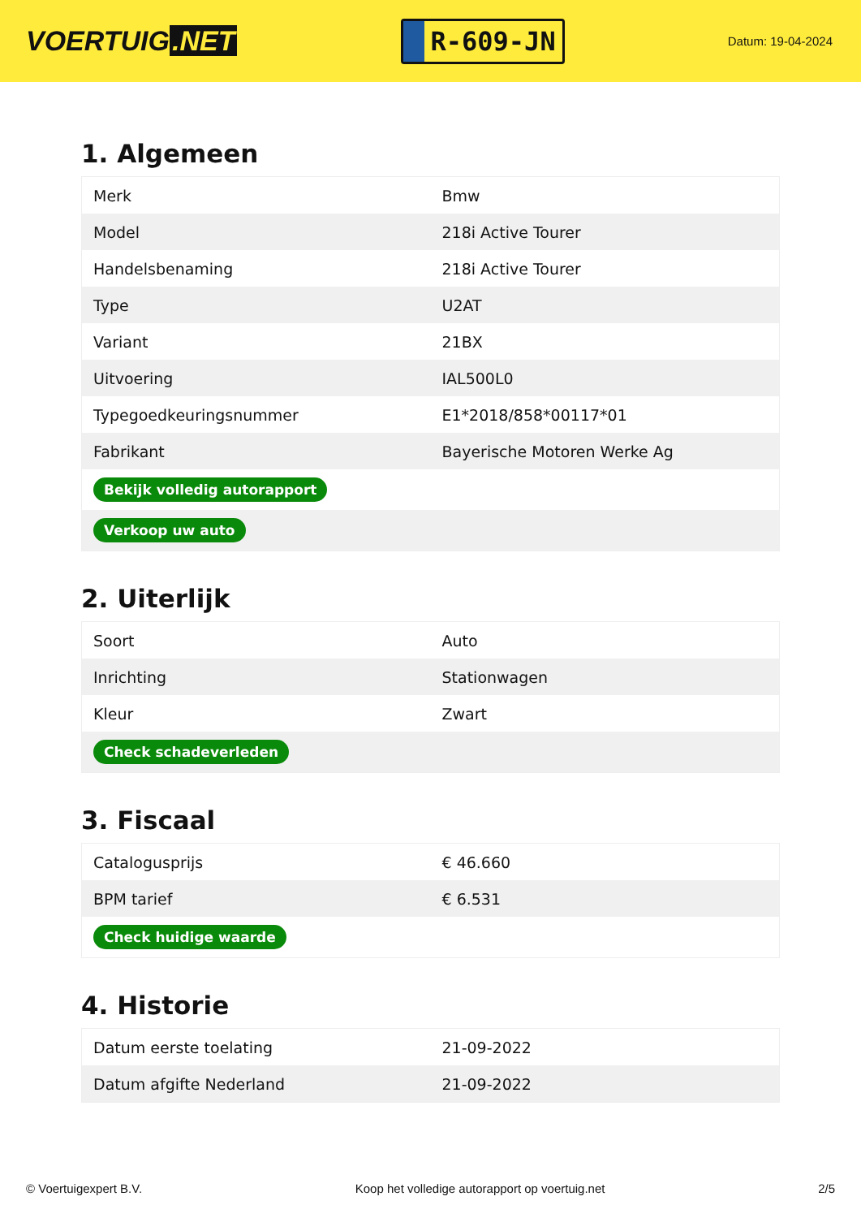VOERTUIG.NET
R-609-JN
Datum: 19-04-2024
1. Algemeen
| Merk | Bmw |
| Model | 218i Active Tourer |
| Handelsbenaming | 218i Active Tourer |
| Type | U2AT |
| Variant | 21BX |
| Uitvoering | IAL500L0 |
| Typegoedkeuringsnummer | E1*2018/858*00117*01 |
| Fabrikant | Bayerische Motoren Werke Ag |
| Bekijk volledig autorapport | |
| Verkoop uw auto | |
2. Uiterlijk
| Soort | Auto |
| Inrichting | Stationwagen |
| Kleur | Zwart |
| Check schadeverleden | |
3. Fiscaal
| Catalogusprijs | € 46.660 |
| BPM tarief | € 6.531 |
| Check huidige waarde | |
4. Historie
| Datum eerste toelating | 21-09-2022 |
| Datum afgifte Nederland | 21-09-2022 |
© Voertuigexpert B.V. Koop het volledige autorapport op voertuig.net 2/5